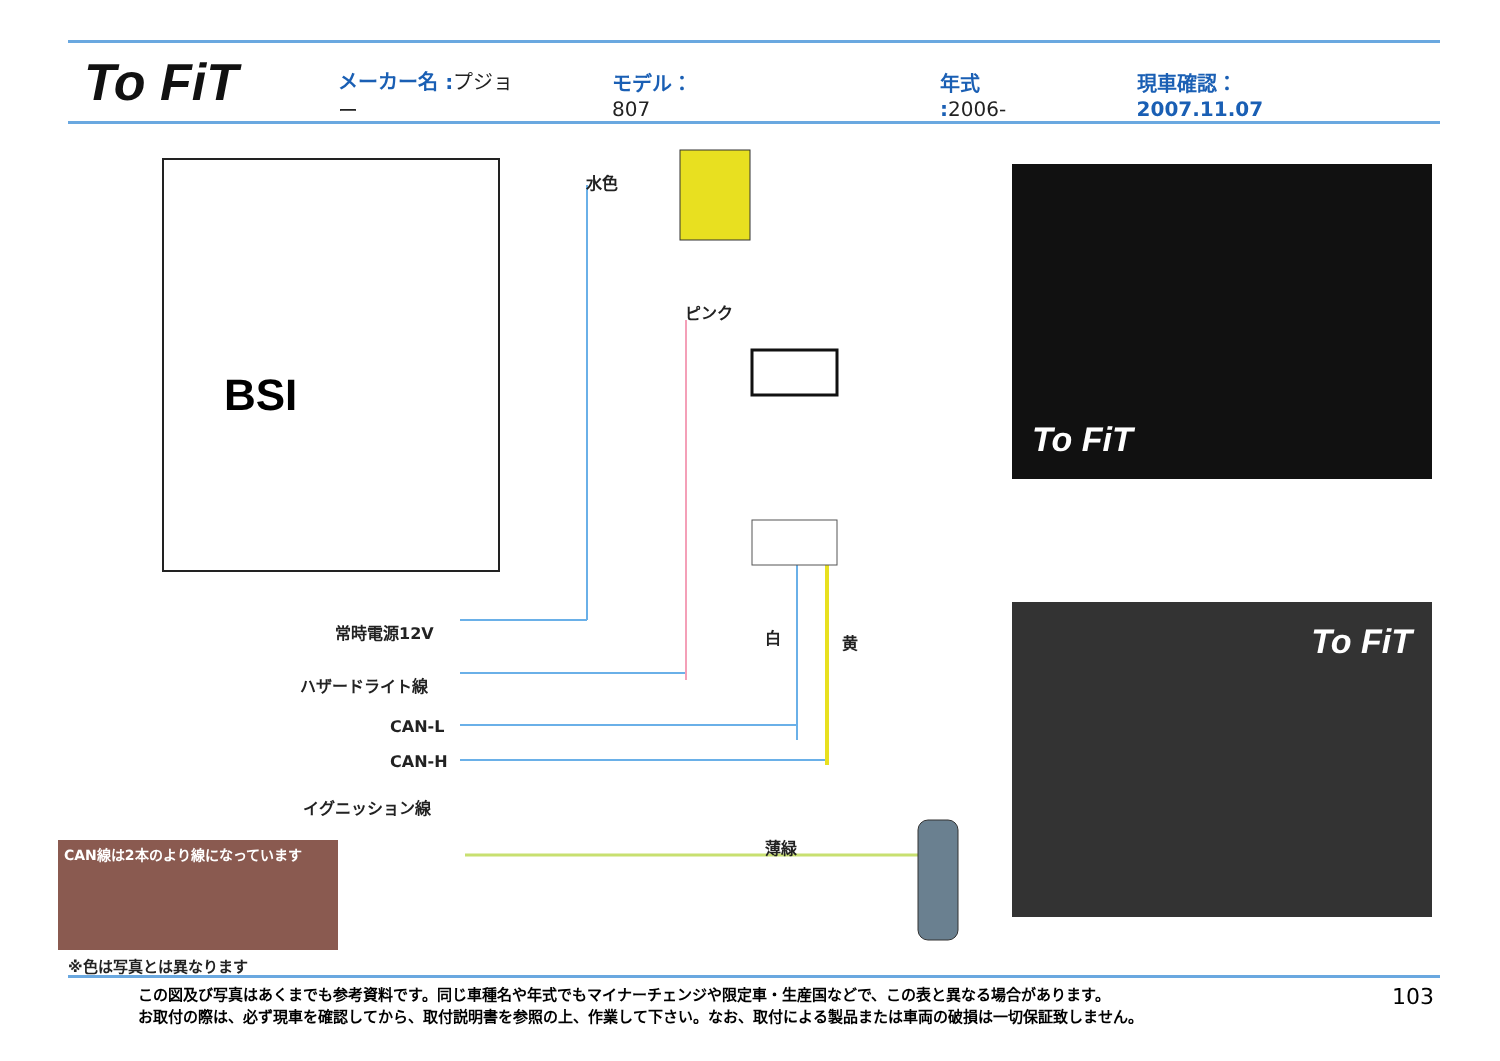To FiT
メーカー名 :プジョー モデル： 807 年式 :2006- 現車確認：2007.11.07
BSI 水色
ピンク
白 黄
薄緑
常時電源12V
ハザードライト線
CAN-L
CAN-H
イグニッション線
To FiT
To FiT
CAN線は2本のより線になっています
※色は写真とは異なります
この図及び写真はあくまでも参考資料です。同じ車種名や年式でもマイナーチェンジや限定車・生産国などで、この表と異なる場合があります。
お取付の際は、必ず現車を確認してから、取付説明書を参照の上、作業して下さい。なお、取付による製品または車両の破損は一切保証致しません。
103